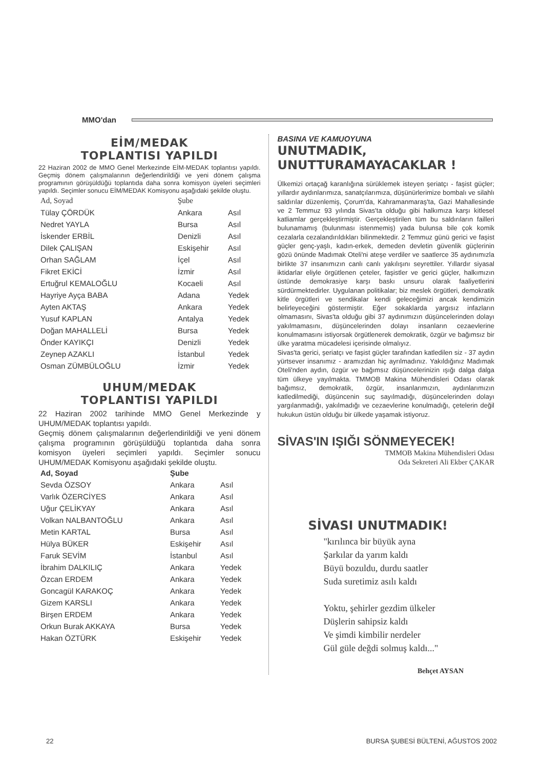MMO'dan
EİM/MEDAK
TOPLANTISI YAPILDI
22 Haziran 2002 de MMO Genel Merkezinde EİM-MEDAK toplantısı yapıldı. Geçmiş dönem çalışmalarının değerlendirildiği ve yeni dönem çalışma programının görüşüldüğü toplantıda daha sonra komisyon üyeleri seçimleri yapıldı. Seçimler sonucu EİM/MEDAK Komisyonu aşağıdaki şekilde oluştu.
| Ad, Soyad | Şube | |
| --- | --- | --- |
| Tülay ÇÖRDÜK | Ankara | Asıl |
| Nedret YAYLA | Bursa | Asıl |
| İskender ERBİL | Denizli | Asıl |
| Dilek ÇALIŞAN | Eskişehir | Asıl |
| Orhan SAĞLAM | İçel | Asıl |
| Fikret EKİCİ | İzmir | Asıl |
| Ertuğrul KEMALOĞLU | Kocaeli | Asıl |
| Hayriye Ayça BABA | Adana | Yedek |
| Ayten AKTAŞ | Ankara | Yedek |
| Yusuf KAPLAN | Antalya | Yedek |
| Doğan MAHALLELİ | Bursa | Yedek |
| Önder KAYIKÇI | Denizli | Yedek |
| Zeynep AZAKLI | İstanbul | Yedek |
| Osman ZÜMBÜLOĞLU | İzmir | Yedek |
UHUM/MEDAK
TOPLANTISI YAPILDI
22 Haziran 2002 tarihinde MMO Genel Merkezinde y UHUM/MEDAK toplantısı yapıldı.
Geçmiş dönem çalışmalarının değerlendirildiği ve yeni dönem çalışma programının görüşüldüğü toplantıda daha sonra komisyon üyeleri seçimleri yapıldı. Seçimler sonucu UHUM/MEDAK Komisyonu aşağıdaki şekilde oluştu.
| Ad, Soyad | Şube | |
| --- | --- | --- |
| Sevda ÖZSOY | Ankara | Asıl |
| Varlık ÖZERCİYES | Ankara | Asıl |
| Uğur ÇELİKYAY | Ankara | Asıl |
| Volkan NALBANTOĞLU | Ankara | Asıl |
| Metin KARTAL | Bursa | Asıl |
| Hülya BÜKER | Eskişehir | Asıl |
| Faruk SEVİM | İstanbul | Asıl |
| İbrahim DALKILIÇ | Ankara | Yedek |
| Özcan ERDEM | Ankara | Yedek |
| Goncagül KARAKOÇ | Ankara | Yedek |
| Gizem KARSLI | Ankara | Yedek |
| Birşen ERDEM | Ankara | Yedek |
| Orkun Burak AKKAYA | Bursa | Yedek |
| Hakan ÖZTÜRK | Eskişehir | Yedek |
BASINA VE KAMUOYUNA
UNUTMADIK,
UNUTTURAMAYACAKLAR !
Ülkemizi ortaçağ karanlığına sürüklemek isteyen şeriatçı - faşist güçler; yıllardır aydınlarımıza, sanatçılarımıza, düşünürlerimize bombalı ve silahlı saldırılar düzenlemiş, Çorum'da, Kahramanmaraş'ta, Gazi Mahallesinde ve 2 Temmuz 93 yılında Sivas'ta olduğu gibi halkımıza karşı kitlesel katliamlar gerçekleştirmiştir. Gerçekleştirilen tüm bu saldırıların failleri bulunamamış (bulunması istenmemiş) yada bulunsa bile çok komik cezalarla cezalandırıldıkları bilinmektedir. 2 Temmuz günü gerici ve faşist güçler genç-yaşlı, kadın-erkek, demeden devletin güvenlik güçlerinin gözü önünde Madımak Oteli'ni ateşe verdiler ve saatlerce 35 aydınımızla birlikte 37 insanımızın canlı canlı yakılışını seyrettiler. Yıllardır siyasal iktidarlar eliyle örgütlenen çeteler, faşistler ve gerici güçler, halkımızın üstünde demokrasiye karşı baskı unsuru olarak faaliyetlerini sürdürmektedirler. Uygulanan politikalar; biz meslek örgütleri, demokratik kitle örgütleri ve sendikalar kendi geleceğimizi ancak kendimizin belirleyeceğini göstermiştir. Eğer sokaklarda yargısız infazların olmamasını, Sivas'ta olduğu gibi 37 aydınımızın düşüncelerinden dolayı yakılmamasını, düşüncelerinden dolayı insanların cezaevlerine konulmamasını istiyorsak örgütlenerek demokratik, özgür ve bağımsız bir ülke yaratma mücadelesi içerisinde olmalıyız.
Sivas'ta gerici, şeriatçı ve faşist güçler tarafından katledilen siz - 37 aydın yürtsever insanımız - aramızdan hiç ayrılmadınız. Yakıldığınız Madımak Oteli'nden aydın, özgür ve bağımsız düşüncelerinizin ışığı dalga dalga tüm ülkeye yayılmakta. TMMOB Makina Mühendisleri Odası olarak bağımsız, demokratik, özgür, insanlarımızın, aydınlarımızın katledilmediği, düşüncenin suç sayılmadığı, düşüncelerinden dolayı yargılanmadığı, yakılmadığı ve cezaevlerine konulmadığı, çetelerin değil hukukun üstün olduğu bir ülkede yaşamak istiyoruz.
SİVAS'IN IŞIĞI SÖNMEYECEK!
TMMOB Makina Mühendisleri Odası
Oda Sekreteri Ali Ekber ÇAKAR
SİVASI UNUTMADIK!
"kırılınca bir büyük ayna
Şarkılar da yarım kaldı
Büyü bozuldu, durdu saatler
Suda suretimiz asılı kaldı
Yoktu, şehirler gezdim ülkeler
Düşlerin sahipsiz kaldı
Ve şimdi kimbilir nerdeler
Gül güle değdi solmuş kaldı..."
Behçet AYSAN
22 BURSA ŞUBESİ BÜLTENİ, AĞUSTOS 2002